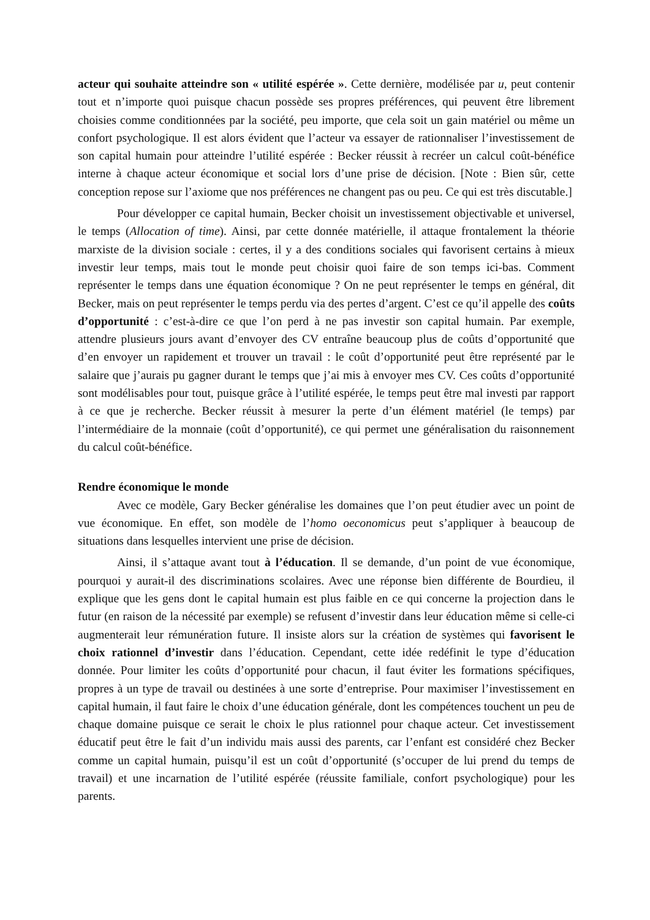acteur qui souhaite atteindre son « utilité espérée ». Cette dernière, modélisée par u, peut contenir tout et n’importe quoi puisque chacun possède ses propres préférences, qui peuvent être librement choisies comme conditionnées par la société, peu importe, que cela soit un gain matériel ou même un confort psychologique. Il est alors évident que l’acteur va essayer de rationnaliser l’investissement de son capital humain pour atteindre l’utilité espérée : Becker réussit à recréer un calcul coût-bénéfice interne à chaque acteur économique et social lors d’une prise de décision. [Note : Bien sûr, cette conception repose sur l’axiome que nos préférences ne changent pas ou peu. Ce qui est très discutable.]
Pour développer ce capital humain, Becker choisit un investissement objectivable et universel, le temps (Allocation of time). Ainsi, par cette donnée matérielle, il attaque frontalement la théorie marxiste de la division sociale : certes, il y a des conditions sociales qui favorisent certains à mieux investir leur temps, mais tout le monde peut choisir quoi faire de son temps ici-bas. Comment représenter le temps dans une équation économique ? On ne peut représenter le temps en général, dit Becker, mais on peut représenter le temps perdu via des pertes d’argent. C’est ce qu’il appelle des coûts d’opportunité : c’est-à-dire ce que l’on perd à ne pas investir son capital humain. Par exemple, attendre plusieurs jours avant d’envoyer des CV entraîne beaucoup plus de coûts d’opportunité que d’en envoyer un rapidement et trouver un travail : le coût d’opportunité peut être représenté par le salaire que j’aurais pu gagner durant le temps que j’ai mis à envoyer mes CV. Ces coûts d’opportunité sont modélisables pour tout, puisque grâce à l’utilité espérée, le temps peut être mal investi par rapport à ce que je recherche. Becker réussit à mesurer la perte d’un élément matériel (le temps) par l’intermédiaire de la monnaie (coût d’opportunité), ce qui permet une généralisation du raisonnement du calcul coût-bénéfice.
Rendre économique le monde
Avec ce modèle, Gary Becker généralise les domaines que l’on peut étudier avec un point de vue économique. En effet, son modèle de l’homo oeconomicus peut s’appliquer à beaucoup de situations dans lesquelles intervient une prise de décision.
Ainsi, il s’attaque avant tout à l’éducation. Il se demande, d’un point de vue économique, pourquoi y aurait-il des discriminations scolaires. Avec une réponse bien différente de Bourdieu, il explique que les gens dont le capital humain est plus faible en ce qui concerne la projection dans le futur (en raison de la nécessité par exemple) se refusent d’investir dans leur éducation même si celle-ci augmenterait leur rémunération future. Il insiste alors sur la création de systèmes qui favorisent le choix rationnel d’investir dans l’éducation. Cependant, cette idée redéfinit le type d’éducation donnée. Pour limiter les coûts d’opportunité pour chacun, il faut éviter les formations spécifiques, propres à un type de travail ou destinées à une sorte d’entreprise. Pour maximiser l’investissement en capital humain, il faut faire le choix d’une éducation générale, dont les compétences touchent un peu de chaque domaine puisque ce serait le choix le plus rationnel pour chaque acteur. Cet investissement éducatif peut être le fait d’un individu mais aussi des parents, car l’enfant est considéré chez Becker comme un capital humain, puisqu’il est un coût d’opportunité (s’occuper de lui prend du temps de travail) et une incarnation de l’utilité espérée (réussite familiale, confort psychologique) pour les parents.